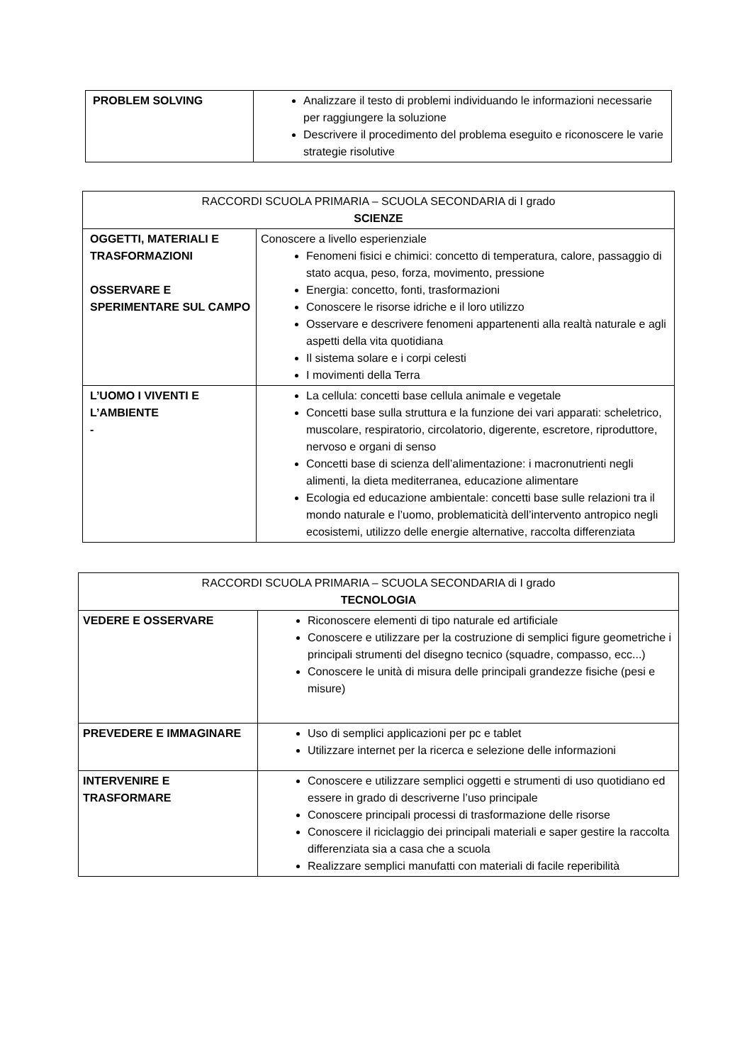| PROBLEM SOLVING | Analizzare il testo di problemi individuando le informazioni necessarie per raggiungere la soluzione Descrivere il procedimento del problema eseguito e riconoscere le varie strategie risolutive |
| RACCORDI SCUOLA PRIMARIA – SCUOLA SECONDARIA di I grado SCIENZE | |
| --- | --- |
| OGGETTI, MATERIALI E TRASFORMAZIONI OSSERVARE E SPERIMENTARE SUL CAMPO | Conoscere a livello esperienziale Fenomeni fisici e chimici: concetto di temperatura, calore, passaggio di stato acqua, peso, forza, movimento, pressione Energia: concetto, fonti, trasformazioni Conoscere le risorse idriche e il loro utilizzo Osservare e descrivere fenomeni appartenenti alla realtà naturale e agli aspetti della vita quotidiana Il sistema solare e i corpi celesti I movimenti della Terra |
| L’UOMO I VIVENTI E L’AMBIENTE - | La cellula: concetti base cellula animale e vegetale Concetti base sulla struttura e la funzione dei vari apparati: scheletrico, muscolare, respiratorio, circolatorio, digerente, escretore, riproduttore, nervoso e organi di senso Concetti base di scienza dell’alimentazione: i macronutrienti negli alimenti, la dieta mediterranea, educazione alimentare Ecologia ed educazione ambientale: concetti base sulle relazioni tra il mondo naturale e l’uomo, problematicità dell’intervento antropico negli ecosistemi, utilizzo delle energie alternative, raccolta differenziata |
| RACCORDI SCUOLA PRIMARIA – SCUOLA SECONDARIA di I grado TECNOLOGIA | |
| --- | --- |
| VEDERE E OSSERVARE | Riconoscere elementi di tipo naturale ed artificiale Conoscere e utilizzare per la costruzione di semplici figure geometriche i principali strumenti del disegno tecnico (squadre, compasso, ecc...) Conoscere le unità di misura delle principali grandezze fisiche (pesi e misure) |
| PREVEDERE E IMMAGINARE | Uso di semplici applicazioni per pc e tablet Utilizzare internet per la ricerca e selezione delle informazioni |
| INTERVENIRE E TRASFORMARE | Conoscere e utilizzare semplici oggetti e strumenti di uso quotidiano ed essere in grado di descriverne l’uso principale Conoscere principali processi di trasformazione delle risorse Conoscere il riciclaggio dei principali materiali e saper gestire la raccolta differenziata sia a casa che a scuola Realizzare semplici manufatti con materiali di facile reperibilità |